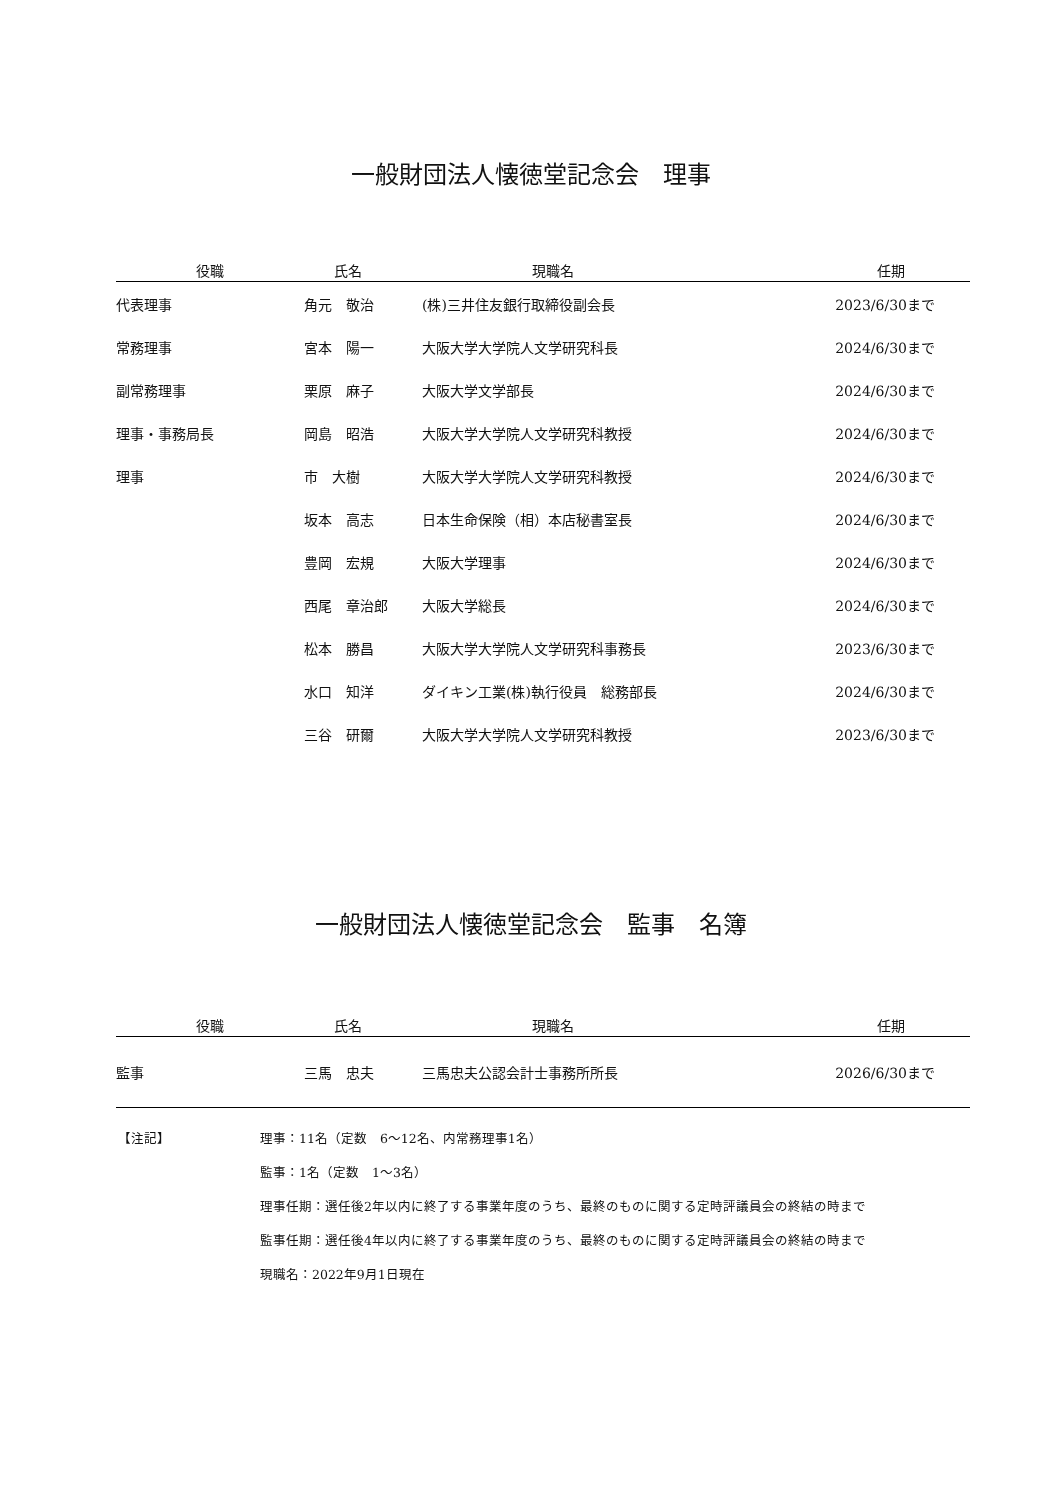一般財団法人懐徳堂記念会　理事
| 役職 | 氏名 | 現職名 | 任期 |
| --- | --- | --- | --- |
| 代表理事 | 角元 敬治 | (株)三井住友銀行取締役副会長 | 2023/6/30まで |
| 常務理事 | 宮本 陽一 | 大阪大学大学院人文学研究科長 | 2024/6/30まで |
| 副常務理事 | 栗原 麻子 | 大阪大学文学部長 | 2024/6/30まで |
| 理事・事務局長 | 岡島 昭浩 | 大阪大学大学院人文学研究科教授 | 2024/6/30まで |
| 理事 | 市 大樹 | 大阪大学大学院人文学研究科教授 | 2024/6/30まで |
| | 坂本 高志 | 日本生命保険（相）本店秘書室長 | 2024/6/30まで |
| | 豊岡 宏規 | 大阪大学理事 | 2024/6/30まで |
| | 西尾 章治郎 | 大阪大学総長 | 2024/6/30まで |
| | 松本 勝昌 | 大阪大学大学院人文学研究科事務長 | 2023/6/30まで |
| | 水口 知洋 | ダイキン工業(株)執行役員 総務部長 | 2024/6/30まで |
| | 三谷 研爾 | 大阪大学大学院人文学研究科教授 | 2023/6/30まで |
一般財団法人懐徳堂記念会　監事　名簿
| 役職 | 氏名 | 現職名 | 任期 |
| --- | --- | --- | --- |
| 監事 | 三馬 忠夫 | 三馬忠夫公認会計士事務所所長 | 2026/6/30まで |
【注記】
理事：11名（定数　6～12名、内常務理事1名）
監事：1名（定数　1～3名）
理事任期：選任後2年以内に終了する事業年度のうち、最終のものに関する定時評議員会の終結の時まで
監事任期：選任後4年以内に終了する事業年度のうち、最終のものに関する定時評議員会の終結の時まで
現職名：2022年9月1日現在